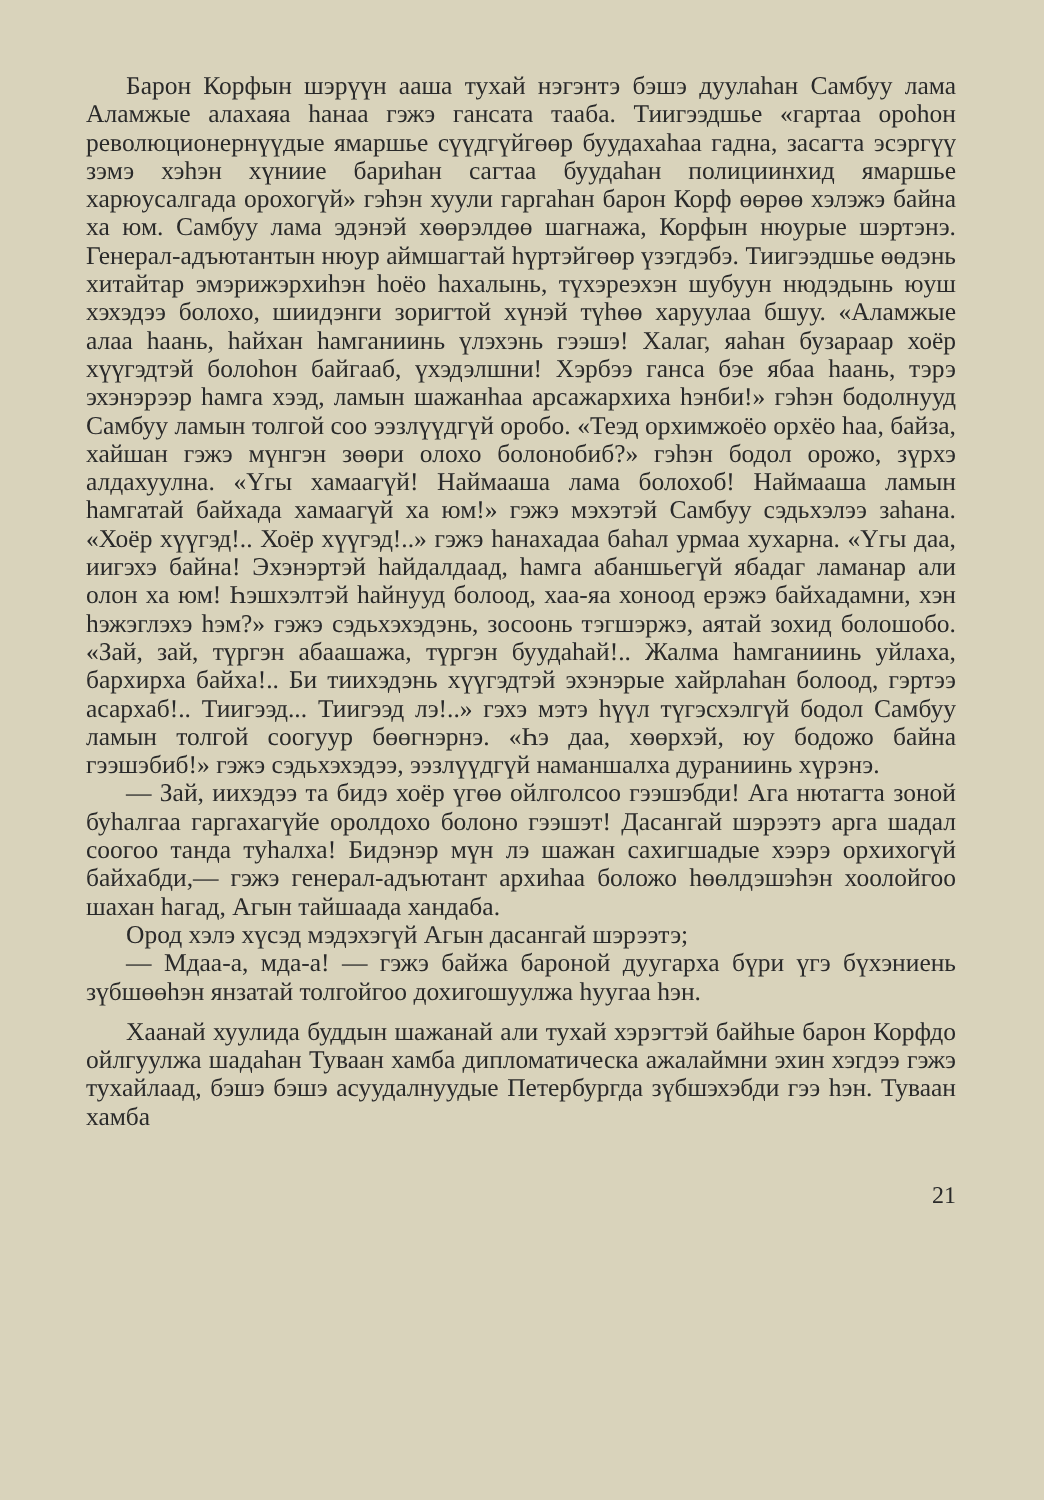Барон Корфын шэрүүн ааша тухай нэгэнтэ бэшэ дуулаһан Самбуу лама Аламжые алахаяа һанаа гэжэ гансата тааба. Тиигээдшье «гартаа ороһон революционернүүдые ямаршье сүүдгүйгөөр буудахаһаа гадна, засагта эсэргүү зэмэ хэһэн хүниие бариһан сагтаа буудаһан полициинхид ямаршье харюусалгада орохогүй» гэһэн хуули гаргаһан барон Корф өөрөө хэлэжэ байна ха юм. Самбуу лама эдэнэй хөөрэлдөө шагнажа, Корфын нюурые шэртэнэ. Генерал-адъютантын нюур аймшагтай һүртэйгөөр үзэгдэбэ. Тиигээдшье өөдэнь хитайтар эмэрижэрхиһэн һоёо һахалынь, түхэреэхэн шубуун нюдэдынь юуш хэхэдээ болохо, шиидэнги зоригтой хүнэй түһөө харуулаа бшуу. «Аламжые алаа һаань, һайхан һамганиинь үлэхэнь гээшэ! Халаг, яаһан бузараар хоёр хүүгэдтэй болоһон байгааб, үхэдэлшни! Хэрбээ ганса бэе ябаа һаань, тэрэ эхэнэрээр һамга хээд, ламын шажанһаа арсажархиха һэнби!» гэһэн бодолнууд Самбуу ламын толгой соо ээзлүүдгүй оробо. «Теэд орхимжоёо орхёо һаа, байза, хайшан гэжэ мүнгэн зөөри олохо болонобиб?» гэһэн бодол орожо, зүрхэ алдахуулна. «Үгы хамаагүй! Наймааша лама болохоб! Наймааша ламын һамгатай байхада хамаагүй ха юм!» гэжэ мэхэтэй Самбуу сэдьхэлээ заһана. «Хоёр хүүгэд!.. Хоёр хүүгэд!..» гэжэ һанахадаа баһал урмаа хухарна. «Үгы даа, иигэхэ байна! Эхэнэртэй һайдалдаад, һамга абаншьегүй ябадаг ламанар али олон ха юм! Һэшхэлтэй һайнууд болоод, хаа-яа хоноод ерэжэ байхадамни, хэн һэжэглэхэ һэм?» гэжэ сэдьхэхэдэнь, зосоонь тэгшэржэ, аятай зохид болошобо. «Зай, зай, түргэн абаашажа, түргэн буудаһай!.. Жалма һамганиинь уйлаха, бархирха байха!.. Би тиихэдэнь хүүгэдтэй эхэнэрые хайрлаһан болоод, гэртээ асархаб!.. Тиигээд... Тиигээд лэ!..» гэхэ мэтэ һүүл түгэсхэлгүй бодол Самбуу ламын толгой соогуур бөөгнэрнэ. «Һэ даа, хөөрхэй, юу бодожо байна гээшэбиб!» гэжэ сэдьхэхэдээ, ээзлүүдгүй наманшалха дураниинь хүрэнэ.
— Зай, иихэдээ та бидэ хоёр үгөө ойлголсоо гээшэбди! Ага нютагта зоной буһалгаа гаргахагүйе оролдохо болоно гээшэт! Дасангай шэрээтэ арга шадал соогоо танда туһалха! Бидэнэр мүн лэ шажан сахигшадые хээрэ орхихогүй байхабди,— гэжэ генерал-адъютант архиһаа боложо һөөлдэшэһэн хоолойгоо шахан һагад, Агын тайшаада хандаба.
Ород хэлэ хүсэд мэдэхэгүй Агын дасангай шэрээтэ;
— Мдаа-а, мда-а! — гэжэ байжа бароной дуугарха бүри үгэ бүхэниень зүбшөөһэн янзатай толгойгоо дохигошуулжа һуугаа һэн.
Хаанай хуулида буддын шажанай али тухай хэрэгтэй байһые барон Корфдо ойлгуулжа шадаһан Туваан хамба дипломатическа ажалаймни эхин хэгдээ гэжэ тухайлаад, бэшэ бэшэ асуудалнуудые Петербургда зүбшэхэбди гээ һэн. Туваан хамба
21